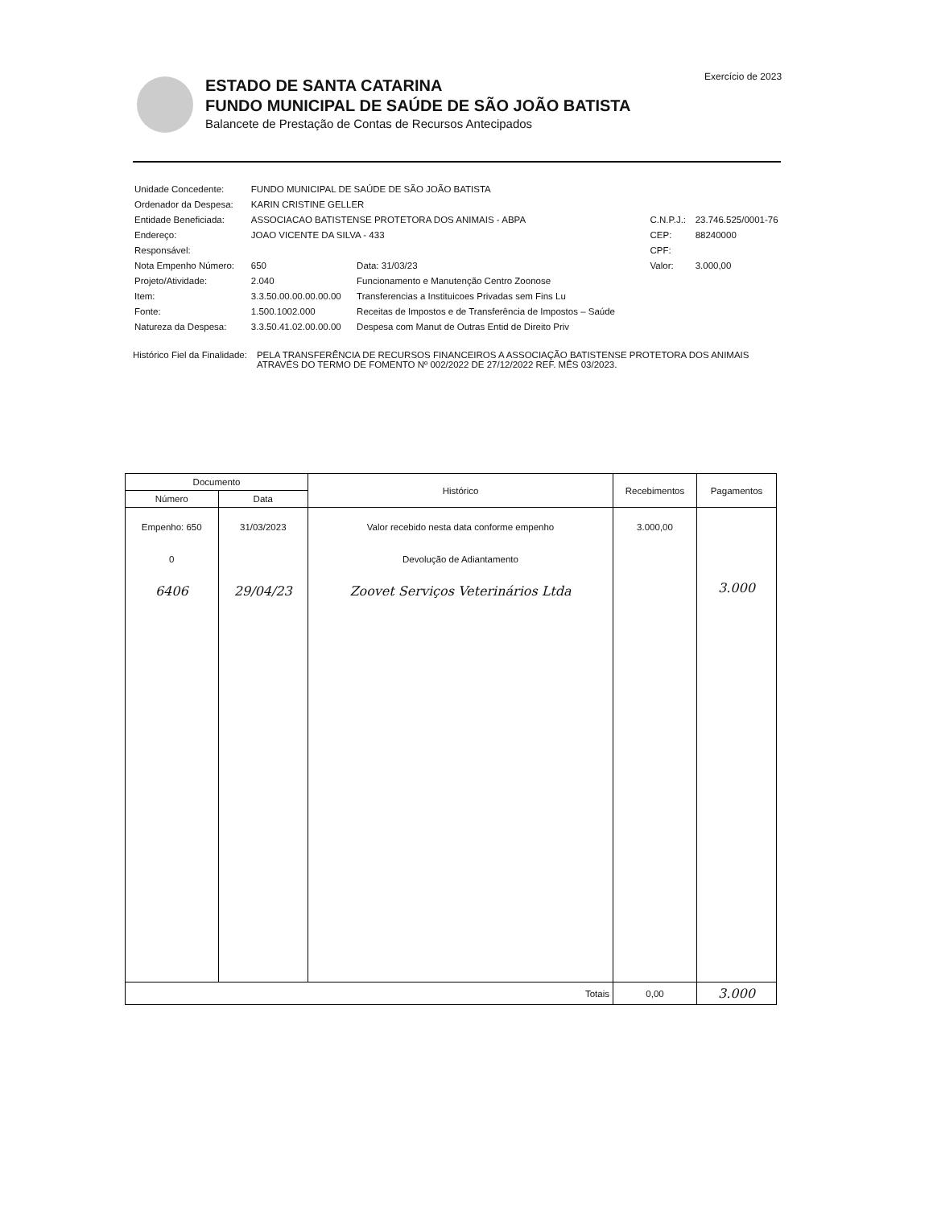Exercício de 2023
ESTADO DE SANTA CATARINA
FUNDO MUNICIPAL DE SAÚDE DE SÃO JOÃO BATISTA
Balancete de Prestação de Contas de Recursos Antecipados
| Unidade Concedente: | FUNDO MUNICIPAL DE SAÚDE DE SÃO JOÃO BATISTA | | | |
| Ordenador da Despesa: | KARIN CRISTINE GELLER | | | |
| Entidade Beneficiada: | ASSOCIACAO BATISTENSE PROTETORA DOS ANIMAIS - ABPA | | C.N.P.J.: | 23.746.525/0001-76 |
| Endereço: | JOAO VICENTE DA SILVA - 433 | | CEP: | 88240000 |
| Responsável: | | | CPF: | |
| Nota Empenho Número: | 650 | Data: 31/03/23 | Valor: | 3.000,00 |
| Projeto/Atividade: | 2.040 | Funcionamento e Manutenção Centro Zoonose | | |
| Item: | 3.3.50.00.00.00.00.00 | Transferencias a Instituicoes Privadas sem Fins Lu | | |
| Fonte: | 1.500.1002.000 | Receitas de Impostos e de Transferência de Impostos – Saúde | | |
| Natureza da Despesa: | 3.3.50.41.02.00.00.00 | Despesa com Manut de Outras Entid de Direito Priv | | |
Histórico Fiel da Finalidade: PELA TRANSFERÊNCIA DE RECURSOS FINANCEIROS A ASSOCIAÇÃO BATISTENSE PROTETORA DOS ANIMAIS
ATRAVÉS DO TERMO DE FOMENTO Nº 002/2022 DE 27/12/2022 REF. MÊS 03/2023.
| Documento | | Histórico | Recebimentos | Pagamentos |
| --- | --- | --- | --- | --- |
| Número | Data | | | |
| Empenho: 650 0 6406 | 31/03/2023 29/04/23 | Valor recebido nesta data conforme empenho Devolução de Adiantamento Zoovet Serviços Veterinários Ltda | 3.000,00 | 3.000 |
| Totais | | | 0,00 | 3.000 |